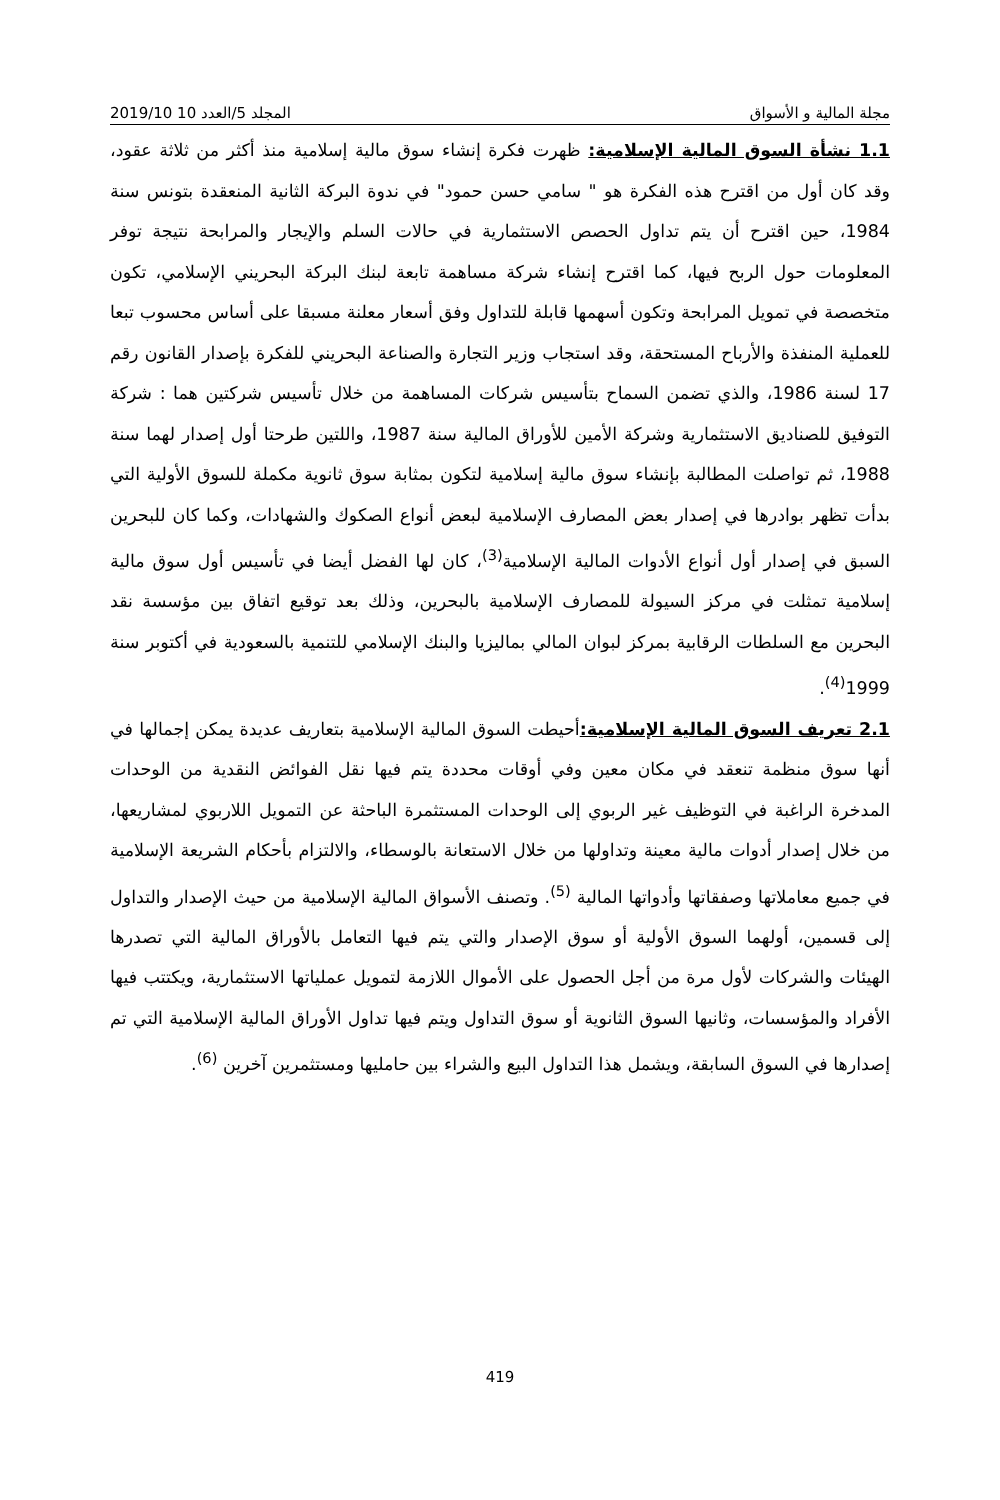مجلة المالية و الأسواق المجلد 5/العدد 10 2019/10
1.1 نشأة السوق المالية الإسلامية: ظهرت فكرة إنشاء سوق مالية إسلامية منذ أكثر من ثلاثة عقود، وقد كان أول من اقترح هذه الفكرة هو " سامي حسن حمود" في ندوة البركة الثانية المنعقدة بتونس سنة 1984، حين اقترح أن يتم تداول الحصص الاستثمارية في حالات السلم والإيجار والمرابحة نتيجة توفر المعلومات حول الربح فيها، كما اقترح إنشاء شركة مساهمة تابعة لبنك البركة البحريني الإسلامي، تكون متخصصة في تمويل المرابحة وتكون أسهمها قابلة للتداول وفق أسعار معلنة مسبقا على أساس محسوب تبعا للعملية المنفذة والأرباح المستحقة، وقد استجاب وزير التجارة والصناعة البحريني للفكرة بإصدار القانون رقم 17 لسنة 1986، والذي تضمن السماح بتأسيس شركات المساهمة من خلال تأسيس شركتين هما : شركة التوفيق للصناديق الاستثمارية وشركة الأمين للأوراق المالية سنة 1987، واللتين طرحتا أول إصدار لهما سنة 1988، ثم تواصلت المطالبة بإنشاء سوق مالية إسلامية لتكون بمثابة سوق ثانوية مكملة للسوق الأولية التي بدأت تظهر بوادرها في إصدار بعض المصارف الإسلامية لبعض أنواع الصكوك والشهادات، وكما كان للبحرين السبق في إصدار أول أنواع الأدوات المالية الإسلامية<sup>(3)</sup>، كان لها الفضل أيضا في تأسيس أول سوق مالية إسلامية تمثلت في مركز السيولة للمصارف الإسلامية بالبحرين، وذلك بعد توقيع اتفاق بين مؤسسة نقد البحرين مع السلطات الرقابية بمركز لبوان المالي بماليزيا والبنك الإسلامي للتنمية بالسعودية في أكتوبر سنة 1999<sup>(4)</sup>.
2.1 تعريف السوق المالية الإسلامية: أحيطت السوق المالية الإسلامية بتعاريف عديدة يمكن إجمالها في أنها سوق منظمة تنعقد في مكان معين وفي أوقات محددة يتم فيها نقل الفوائض النقدية من الوحدات المدخرة الراغبة في التوظيف غير الربوي إلى الوحدات المستثمرة الباحثة عن التمويل اللاربوي لمشاريعها، من خلال إصدار أدوات مالية معينة وتداولها من خلال الاستعانة بالوسطاء، والالتزام بأحكام الشريعة الإسلامية في جميع معاملاتها وصفقاتها وأدواتها المالية <sup>(5)</sup>. وتصنف الأسواق المالية الإسلامية من حيث الإصدار والتداول إلى قسمين، أولهما السوق الأولية أو سوق الإصدار والتي يتم فيها التعامل بالأوراق المالية التي تصدرها الهيئات والشركات لأول مرة من أجل الحصول على الأموال اللازمة لتمويل عملياتها الاستثمارية، ويكتتب فيها الأفراد والمؤسسات، وثانيها السوق الثانوية أو سوق التداول ويتم فيها تداول الأوراق المالية الإسلامية التي تم إصدارها في السوق السابقة، ويشمل هذا التداول البيع والشراء بين حامليها ومستثمرين آخرين <sup>(6)</sup>.
419